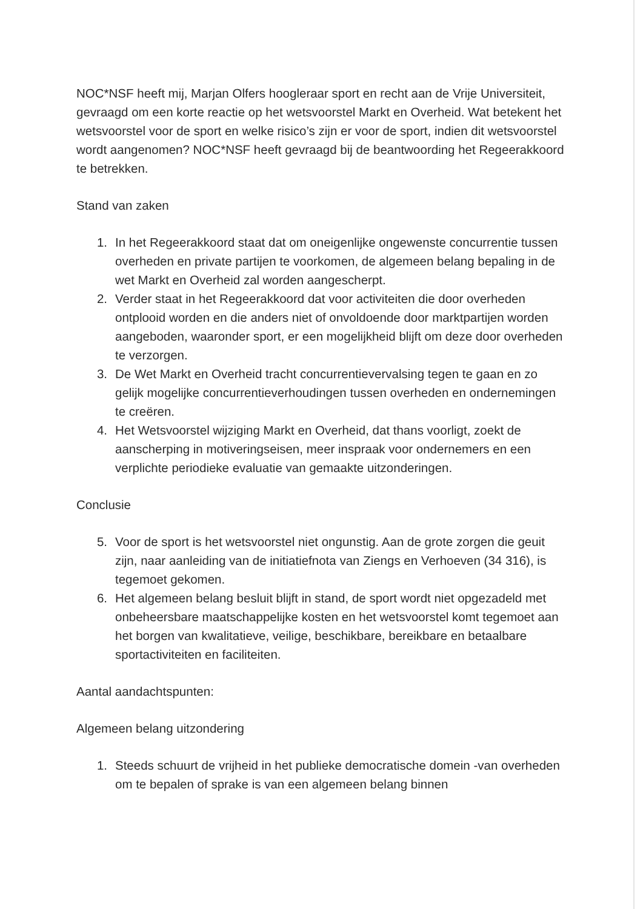NOC*NSF heeft mij, Marjan Olfers hoogleraar sport en recht aan de Vrije Universiteit, gevraagd om een korte reactie op het wetsvoorstel Markt en Overheid. Wat betekent het wetsvoorstel voor de sport en welke risico’s zijn er voor de sport, indien dit wetsvoorstel wordt aangenomen? NOC*NSF heeft gevraagd bij de beantwoording het Regeerakkoord te betrekken.
Stand van zaken
1. In het Regeerakkoord staat dat om oneigenlijke ongewenste concurrentie tussen overheden en private partijen te voorkomen, de algemeen belang bepaling in de wet Markt en Overheid zal worden aangescherpt.
2. Verder staat in het Regeerakkoord dat voor activiteiten die door overheden ontplooid worden en die anders niet of onvoldoende door marktpartijen worden aangeboden, waaronder sport, er een mogelijkheid blijft om deze door overheden te verzorgen.
3. De Wet Markt en Overheid tracht concurrentievervalsing tegen te gaan en zo gelijk mogelijke concurrentieverhoudingen tussen overheden en ondernemingen te creëren.
4. Het Wetsvoorstel wijziging Markt en Overheid, dat thans voorligt, zoekt de aanscherping in motiveringseisen, meer inspraak voor ondernemers en een verplichte periodieke evaluatie van gemaakte uitzonderingen.
Conclusie
5. Voor de sport is het wetsvoorstel niet ongunstig. Aan de grote zorgen die geuit zijn, naar aanleiding van de initiatiefnota van Ziengs en Verhoeven (34 316), is tegemoet gekomen.
6. Het algemeen belang besluit blijft in stand, de sport wordt niet opgezadeld met onbeheersbare maatschappelijke kosten en het wetsvoorstel komt tegemoet aan het borgen van kwalitatieve, veilige, beschikbare, bereikbare en betaalbare sportactiviteiten en faciliteiten.
Aantal aandachtspunten:
Algemeen belang uitzondering
1. Steeds schuurt de vrijheid in het publieke democratische domein -van overheden om te bepalen of sprake is van een algemeen belang binnen